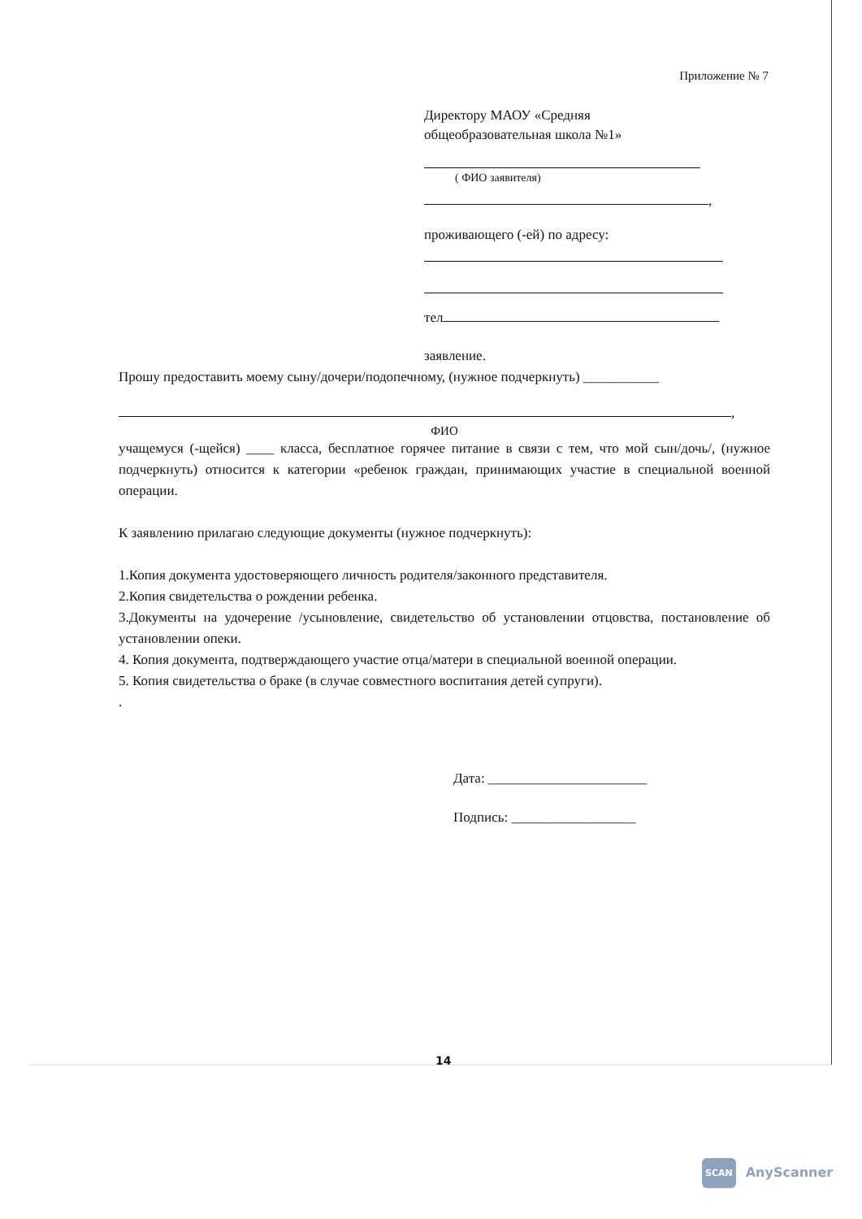Приложение № 7
Директору МАОУ «Средняя
общеобразовательная школа №1»
( ФИО заявителя)
,
проживающего (-ей) по адресу:
тел
заявление.
Прошу предоставить моему сыну/дочери/подопечному, (нужное подчеркнуть) ___________
,
ФИО
учащемуся (-щейся) ____ класса, бесплатное горячее питание в связи с тем, что мой сын/дочь/, (нужное подчеркнуть) относится к категории «ребенок граждан, принимающих участие в специальной военной операции.
К заявлению прилагаю следующие документы (нужное подчеркнуть):
1.Копия документа удостоверяющего личность родителя/законного представителя.
2.Копия свидетельства о рождении ребенка.
3.Документы на удочерение /усыновление, свидетельство об установлении отцовства, постановление об установлении опеки.
4. Копия документа, подтверждающего участие отца/матери в специальной военной операции.
5. Копия свидетельства о браке (в случае совместного воспитания детей супруги).
.
Дата: _______________________
Подпись: __________________
14
SCAN AnyScanner